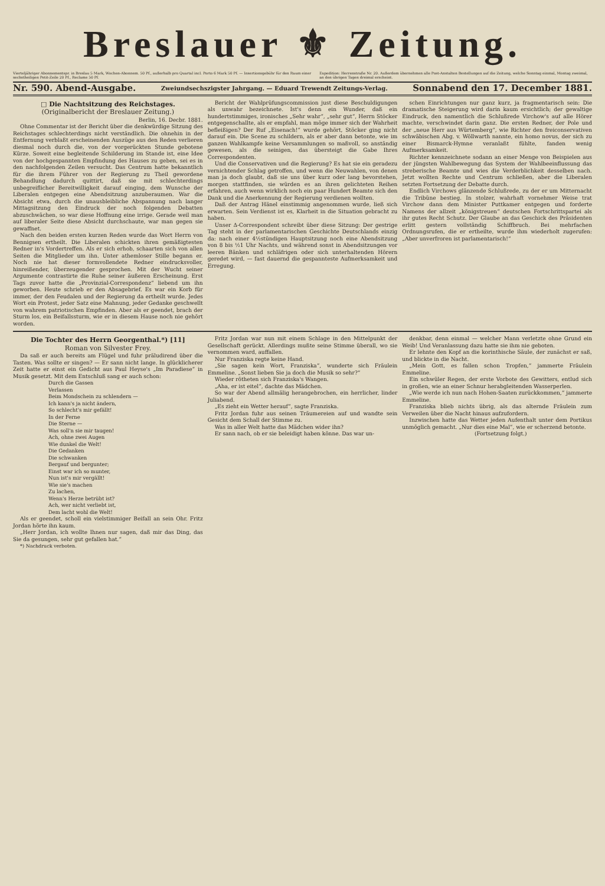Breslauer ⚜ Zeitung.
Vierteljähriger Abonnementspr. in Breslau 5 Mark, Wochen-Abonnem. 50 Pf., außerhalb pro Quartal incl. Porto 6 Mark 50 Pf. — Insertionsgebühr für den Raum einer sechstheiligen Petit-Zeile 20 Pf., Reclame 50 Pf. Expedition: Herrenstraße Nr. 20. Außerdem übernehmen alle Post-Anstalten Bestellungen auf die Zeitung, welche Sonntag einmal, Montag zweimal, an den übrigen Tagen dreimal erscheint.
Nr. 590. Abend-Ausgabe. Zweiundsechszigster Jahrgang. — Eduard Trewendt Zeitungs-Verlag. Sonnabend den 17. December 1881.
□ Die Nachtsitzung des Reichstages.
(Originalbericht der Breslauer Zeitung.)
Berlin, 16. Decbr. 1881.
Ohne Commentar ist der Bericht über die denkwürdige Sitzung des Reichstages schlechterdings nicht verständlich. Die ohnehin in der Entfernung verblaßt erscheinenden Auszüge aus den Reden verlieren diesmal noch durch die, von der vorgerückten Stunde gebotene Kürze. Soweit eine begleitende Schilderung im Stande ist, eine Idee von der hochgespannten Empfindung des Hauses zu geben, sei es in den nachfolgenden Zeilen versucht. Das Centrum hatte bekanntlich für die ihrem Führer von der Regierung zu Theil gewordene Behandlung dadurch quittirt, daß sie mit schlechterdings unbegreiflicher Bereitwilligkeit darauf einging, dem Wunsche der Liberalen entgegen eine Abendsitzung anzuberaumen. War die Absicht etwa, durch die unausbleibliche Abspannung nach langer Mittagsitzung den Eindruck der noch folgenden Debatten abzuschwächen, so war diese Hoffnung eine irrige. Gerade weil man auf liberaler Seite diese Absicht durchschaute, war man gegen sie gewaffnet.
Nach den beiden ersten kurzen Reden wurde das Wort Herrn von Bennigsen ertheilt. Die Liberalen schickten ihren gemäßigtesten Redner in's Vordertreffen. Als er sich erhob, schaarten sich von allen Seiten die Mitglieder um ihn. Unter athemloser Stille begann er. Noch nie hat dieser formvollendete Redner eindrucksvoller, hinreißender, überzeugender gesprochen. Mit der Wucht seiner Argumente contrastirte die Ruhe seiner äußeren Erscheinung. Erst Tags zuvor hatte die „Provinzial-Correspondenz“ liebend um ihn geworben. Heute schrieb er den Absagebrief. Es war ein Korb für immer, der den Feudalen und der Regierung da ertheilt wurde. Jedes Wort ein Protest, jeder Satz eine Mahnung, jeder Gedanke geschwellt von wahrem patriotischen Empfinden. Aber als er geendet, brach der Sturm los, ein Beifallssturm, wie er in diesem Hause noch nie gehört worden.
Bericht der Wahlprüfungscommission just diese Beschuldigungen als unwahr bezeichnete. Ist's denn ein Wunder, daß ein hundertstimmiges, ironisches „Sehr wahr“, „sehr gut“, Herrn Stöcker entgegenschallte, als er empfahl, man möge immer sich der Wahrheit befleißigen? Der Ruf „Eisenach!“ wurde gehört, Stöcker ging nicht darauf ein. Die Scene zu schildern, als er aber dann betonte, wie im ganzen Wahlkampfe keine Versammlungen so maßvoll, so anständig gewesen, als die seinigen, das übersteigt die Gabe Ihres Correspondenten.
Und die Conservativen und die Regierung? Es hat sie ein geradezu vernichtender Schlag getroffen, und wenn die Neuwahlen, von denen man ja doch glaubt, daß sie uns über kurz oder lang bevorstehen, morgen stattfinden, sie würden es an ihren gelichteten Reihen erfahren, auch wenn wirklich noch ein paar Hundert Beamte sich den Dank und die Anerkennung der Regierung verdienen wollten.
Daß der Antrag Hänel einstimmig angenommen wurde, ließ sich erwarten. Sein Verdienst ist es, Klarheit in die Situation gebracht zu haben.
Unser Δ-Correspondent schreibt über diese Sitzung: Der gestrige Tag steht in der parlamentarischen Geschichte Deutschlands einzig da: nach einer 4½stündigen Hauptsitzung noch eine Abendsitzung von 8 bis ½1 Uhr Nachts, und während sonst in Abendsitzungen vor leeren Bänken und schläfrigen oder sich unterhaltenden Hörern geredet wird, — fast dauernd die gespannteste Aufmerksamkeit und Erregung.
schen Einrichtungen nur ganz kurz, ja fragmentarisch sein: Die dramatische Steigerung wird darin kaum ersichtlich; der gewaltige Eindruck, den namentlich die Schlußrede Virchow's auf alle Hörer machte, verschwindet darin ganz. Die ersten Redner, der Pole und der „neue Herr aus Würtemberg“, wie Richter den freiconservativen schwäbischen Abg. v. Wöllwarth nannte, ein homo novus, der sich zu einer Bismarck-Hymne veranlaßt fühlte, fanden wenig Aufmerksamkeit.
Richter kennzeichnete sodann an einer Menge von Beispielen aus der jüngsten Wahlbewegung das System der Wahlbeeinflussung das streberische Beamte und wies die Verderblichkeit desselben nach. Jetzt wollten Rechte und Centrum schließen, aber die Liberalen setzten Fortsetzung der Debatte durch.
Endlich Virchows glänzende Schlußrede, zu der er um Mitternacht die Tribüne bestieg. In stolzer, wahrhaft vornehmer Weise trat Virchow dann dem Minister Puttkamer entgegen und forderte Namens der allzeit „königstreuen“ deutschen Fortschrittspartei als ihr gutes Recht Schutz. Der Glaube an das Geschick des Präsidenten erlitt gestern vollständig Schiffbruch. Bei mehrfachen Ordnungsrufen, die er ertheilte, wurde ihm wiederholt zugerufen: „Aber unverfroren ist parlamentarisch!“
Die Tochter des Herrn Georgenthal.*) [11]
Roman von Silvester Frey.
Da saß er auch bereits am Flügel und fuhr präludirend über die Tasten. Was sollte er singen? — Er sann nicht lange. In glücklicherer Zeit hatte er einst ein Gedicht aus Paul Heyse's „Im Paradiese“ in Musik gesetzt. Mit dem Entschluß sang er auch schon:
Durch die Gassen
Verlassen
Beim Mondschein zu schlendern —
Ich kann's ja nicht ändern,
So schlecht's mir gefällt!
In der Ferne
Die Sterne —
Was soll'n sie mir taugen!
Ach, ohne zwei Augen
Wie dunkel die Welt!
Die Gedanken
Die schwanken
Bergauf und bergunter;
Einst war ich so munter,
Nun ist's mir vergällt!
Wie sie's machen
Zu lachen,
Wenn's Herze betrübt ist?
Ach, wer nicht verliebt ist,
Dem lacht wohl die Welt!
Als er geendet, scholl ein vielstimmiger Beifall an sein Ohr. Fritz Jordan hörte ihn kaum.
„Herr Jordan, ich wollte Ihnen nur sagen, daß mir das Ding, das Sie da gesungen, sehr gut gefallen hat.“
*) Nachdruck verboten.
Fritz Jordan war nun mit einem Schlage in den Mittelpunkt der Gesellschaft gerückt. Allerdings mußte seine Stimme überall, wo sie vernommen ward, auffallen.
Nur Franziska regte keine Hand.
„Sie sagen kein Wort, Franziska“, wunderte sich Fräulein Emmeline. „Sonst lieben Sie ja doch die Musik so sehr?“
Wieder rötheten sich Franziska's Wangen.
„Aha, er ist eitel“, dachte das Mädchen.
So war der Abend allmälig herangebrochen, ein herrlicher, linder Juliabend.
„Es zieht ein Wetter herauf“, sagte Franziska.
Fritz Jordan fuhr aus seinen Träumereien auf und wandte sein Gesicht dem Schall der Stimme zu.
Was in aller Welt hatte das Mädchen wider ihn?
Er sann nach, ob er sie beleidigt haben könne. Das war un-
denkbar, denn einmal — welcher Mann verletzte ohne Grund ein Weib! Und Veranlassung dazu hatte sie ihm nie geboten.
Er lehnte den Kopf an die korinthische Säule, der zunächst er saß, und blickte in die Nacht.
„Mein Gott, es fallen schon Tropfen,“ jammerte Fräulein Emmeline.
Ein schwüler Regen, der erste Vorbote des Gewitters, entlud sich in großen, wie an einer Schnur herabgleitenden Wasserperlen.
„Wie werde ich nun nach Hohen-Saaten zurückkommen,“ jammerte Emmeline.
Franziska blieb nichts übrig, als das alternde Fräulein zum Verweilen über die Nacht hinaus aufzufordern.
Inzwischen hatte das Wetter jeden Aufenthalt unter dem Portikus unmöglich gemacht. „Nur dies eine Mal“, wie er scherzend betonte.
(Fortsetzung folgt.)